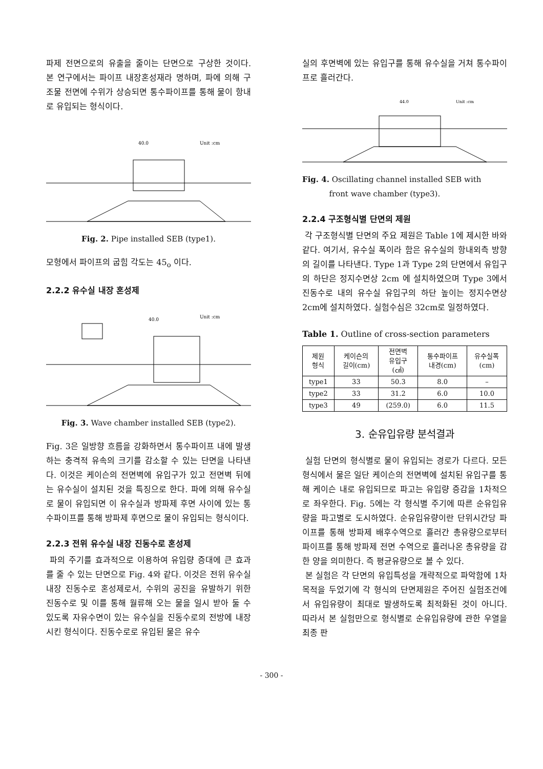파제 전면으로의 유출을 줄이는 단면으로 구상한 것이다. 본 연구에서는 파이프 내장혼성재라 명하며, 파에 의해 구조물 전면에 수위가 상승되면 통수파이프를 통해 물이 항내로 유입되는 형식이다.
Unit :cm
40.0
Fig. 2. Pipe installed SEB (type1).
모형에서 파이프의 굽힘 각도는 45<sub>o</sub> 이다.
2.2.2 유수실 내장 혼성제
Unit :cm
40.0
Fig. 3. Wave chamber installed SEB (type2).
Fig. 3은 일방향 흐름을 강화하면서 통수파이프 내에 발생하는 충격적 유속의 크기를 감소할 수 있는 단면을 나타낸다. 이것은 케이슨의 전면벽에 유입구가 있고 전면벽 뒤에는 유수실이 설치된 것을 특징으로 한다. 파에 의해 유수실로 물이 유입되면 이 유수실과 방파제 후면 사이에 있는 통수파이프를 통해 방파제 후면으로 물이 유입되는 형식이다.
2.2.3 전위 유수실 내장 진동수로 혼성제
파의 주기를 효과적으로 이용하여 유입량 증대에 큰 효과를 줄 수 있는 단면으로 Fig. 4와 같다. 이것은 전위 유수실 내장 진동수로 혼성제로서, 수위의 공진을 유발하기 위한 진동수로 및 이를 통해 월류해 오는 물을 일시 받아 둘 수 있도록 자유수면이 있는 유수실을 진동수로의 전방에 내장시킨 형식이다. 진동수로로 유입된 물은 유수
실의 후면벽에 있는 유입구를 통해 유수실을 거쳐 통수파이프로 흘러간다.
Unit :cm
44.0
Fig. 4. Oscillating channel installed SEB with
front wave chamber (type3).
2.2.4 구조형식별 단면의 제원
각 구조형식별 단면의 주요 제원은 Table 1에 제시한 바와 같다. 여기서, 유수실 폭이라 함은 유수실의 항내외측 방향의 길이를 나타낸다. Type 1과 Type 2의 단면에서 유입구의 하단은 정지수면상 2cm 에 설치하였으며 Type 3에서 진동수로 내의 유수실 유입구의 하단 높이는 정지수면상 2cm에 설치하였다. 실험수심은 32cm로 일정하였다.
Table 1. Outline of cross-section parameters
| 제원 형식 | 케이슨의 길이(cm) | 전면벽 유입구 (㎠) | 통수파이프 내경(cm) | 유수실폭 (cm) |
| --- | --- | --- | --- | --- |
| type1 | 33 | 50.3 | 8.0 | – |
| type2 | 33 | 31.2 | 6.0 | 10.0 |
| type3 | 49 | (259.0) | 6.0 | 11.5 |
3. 순유입유량 분석결과
실험 단면의 형식별로 물이 유입되는 경로가 다르다. 모든 형식에서 물은 일단 케이슨의 전면벽에 설치된 유입구를 통해 케이슨 내로 유입되므로 파고는 유입량 증감을 1차적으로 좌우한다. Fig. 5에는 각 형식별 주기에 따른 순유입유량을 파고별로 도시하였다. 순유입유량이란 단위시간당 파이프를 통해 방파제 배후수역으로 흘러간 총유량으로부터 파이프를 통해 방파제 전면 수역으로 흘러나온 총유량을 감한 양을 의미한다. 즉 평균유량으로 볼 수 있다.
본 실험은 각 단면의 유입특성을 개략적으로 파악함에 1차 목적을 두었기에 각 형식의 단면제원은 주어진 실험조건에서 유입유량이 최대로 발생하도록 최적화된 것이 아니다. 따라서 본 실험만으로 형식별로 순유입유량에 관한 우열을 최종 판
- 300 -